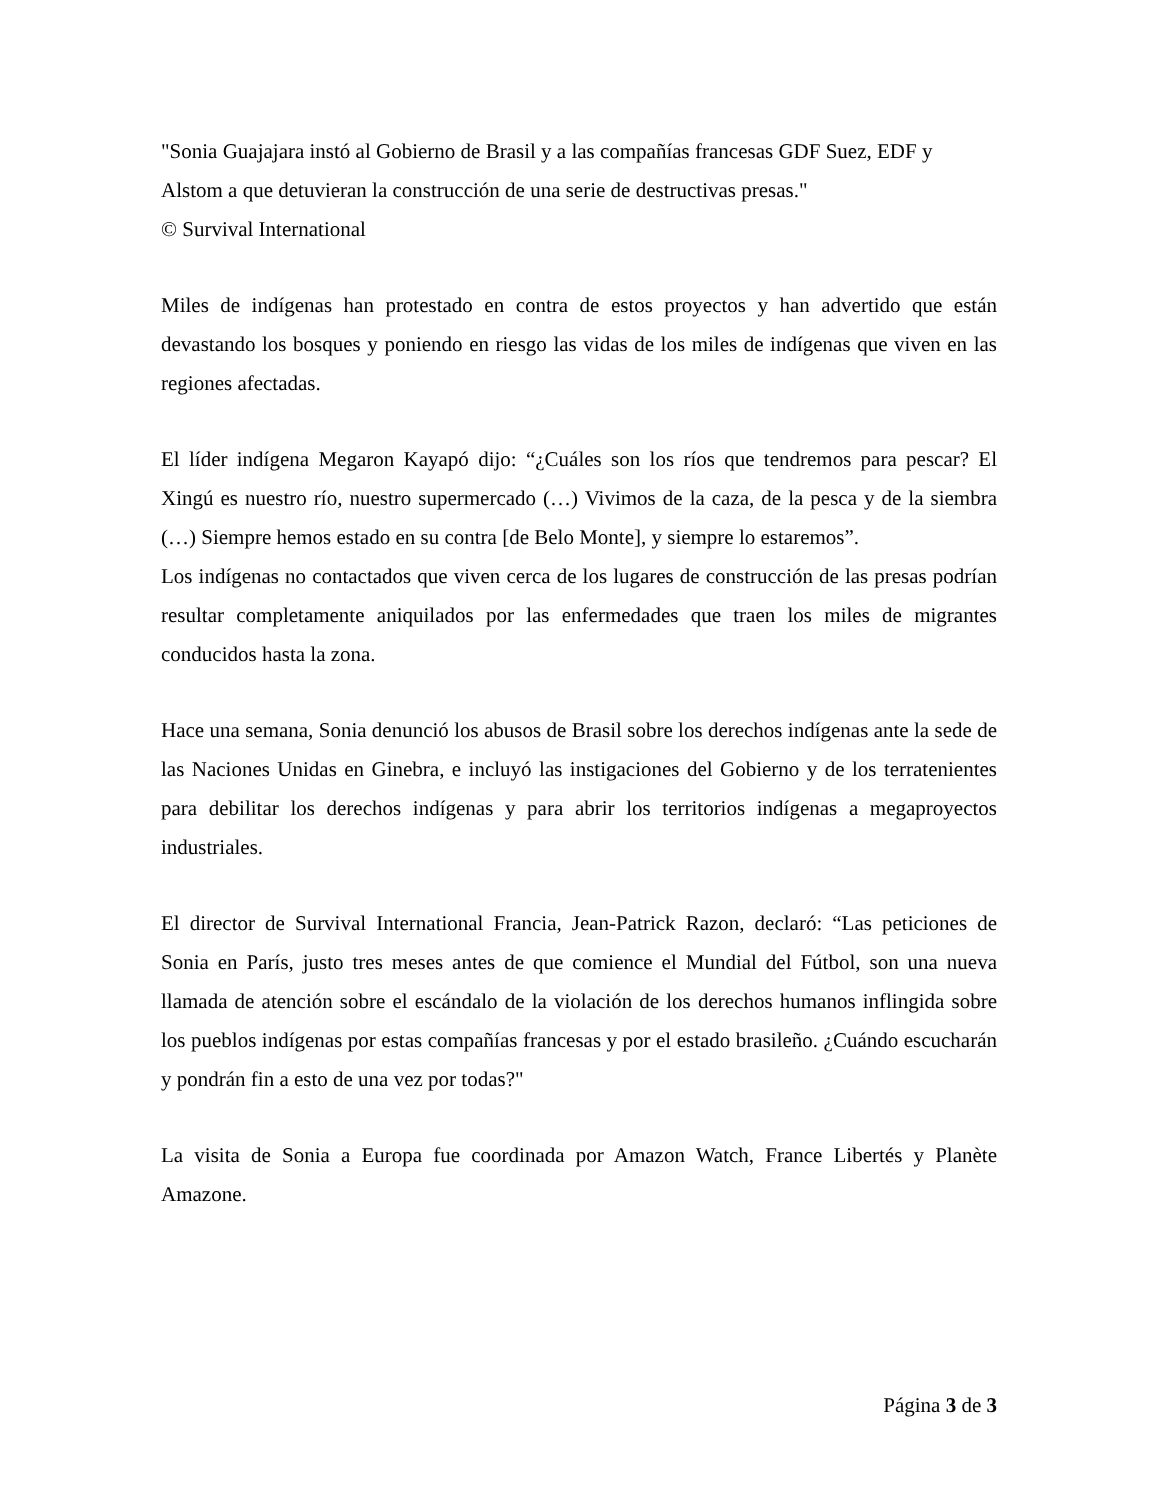"Sonia Guajajara instó al Gobierno de Brasil y a las compañías francesas GDF Suez, EDF y Alstom a que detuvieran la construcción de una serie de destructivas presas."
© Survival International
Miles de indígenas han protestado en contra de estos proyectos y han advertido que están devastando los bosques y poniendo en riesgo las vidas de los miles de indígenas que viven en las regiones afectadas.
El líder indígena Megaron Kayapó dijo: “¿Cuáles son los ríos que tendremos para pescar? El Xingú es nuestro río, nuestro supermercado (…) Vivimos de la caza, de la pesca y de la siembra (…) Siempre hemos estado en su contra [de Belo Monte], y siempre lo estaremos”.
Los indígenas no contactados que viven cerca de los lugares de construcción de las presas podrían resultar completamente aniquilados por las enfermedades que traen los miles de migrantes conducidos hasta la zona.
Hace una semana, Sonia denunció los abusos de Brasil sobre los derechos indígenas ante la sede de las Naciones Unidas en Ginebra, e incluyó las instigaciones del Gobierno y de los terratenientes para debilitar los derechos indígenas y para abrir los territorios indígenas a megaproyectos industriales.
El director de Survival International Francia, Jean-Patrick Razon, declaró: “Las peticiones de Sonia en París, justo tres meses antes de que comience el Mundial del Fútbol, son una nueva llamada de atención sobre el escándalo de la violación de los derechos humanos inflingida sobre los pueblos indígenas por estas compañías francesas y por el estado brasileño. ¿Cuándo escucharán y pondrán fin a esto de una vez por todas?"
La visita de Sonia a Europa fue coordinada por Amazon Watch, France Libertés y Planète Amazone.
Página 3 de 3